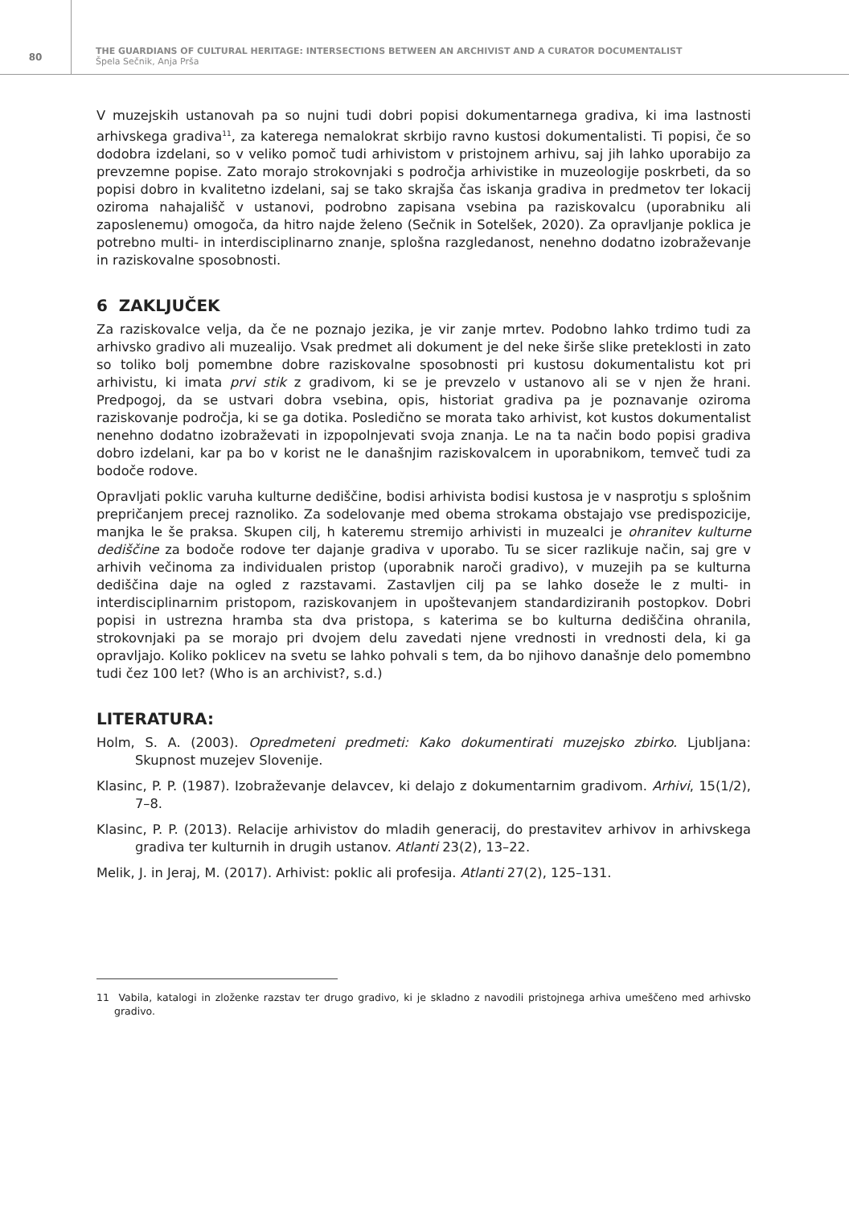80
THE GUARDIANS OF CULTURAL HERITAGE: INTERSECTIONS BETWEEN AN ARCHIVIST AND A CURATOR DOCUMENTALIST
Špela Sečnik, Anja Prša
V muzejskih ustanovah pa so nujni tudi dobri popisi dokumentarnega gradiva, ki ima lastnosti arhivskega gradiva<sup>11</sup>, za katerega nemalokrat skrbijo ravno kustosi dokumentalisti. Ti popisi, če so dodobra izdelani, so v veliko pomoč tudi arhivistom v pristojnem arhivu, saj jih lahko uporabijo za prevzemne popise. Zato morajo strokovnjaki s področja arhivistike in muzeologije poskrbeti, da so popisi dobro in kvalitetno izdelani, saj se tako skrajša čas iskanja gradiva in predmetov ter lokacij oziroma nahajališč v ustanovi, podrobno zapisana vsebina pa raziskovalcu (uporabniku ali zaposlenemu) omogoča, da hitro najde želeno (Sečnik in Sotelšek, 2020). Za opravljanje poklica je potrebno multi- in interdisciplinarno znanje, splošna razgledanost, nenehno dodatno izobraževanje in raziskovalne sposobnosti.
6 ZAKLJUČEK
Za raziskovalce velja, da če ne poznajo jezika, je vir zanje mrtev. Podobno lahko trdimo tudi za arhivsko gradivo ali muzealijo. Vsak predmet ali dokument je del neke širše slike preteklosti in zato so toliko bolj pomembne dobre raziskovalne sposobnosti pri kustosu dokumentalistu kot pri arhivistu, ki imata prvi stik z gradivom, ki se je prevzelo v ustanovo ali se v njen že hrani. Predpogoj, da se ustvari dobra vsebina, opis, historiat gradiva pa je poznavanje oziroma raziskovanje področja, ki se ga dotika. Posledično se morata tako arhivist, kot kustos dokumentalist nenehno dodatno izobraževati in izpopolnjevati svoja znanja. Le na ta način bodo popisi gradiva dobro izdelani, kar pa bo v korist ne le današnjim raziskovalcem in uporabnikom, temveč tudi za bodoče rodove.
Opravljati poklic varuha kulturne dediščine, bodisi arhivista bodisi kustosa je v nasprotju s splošnim prepričanjem precej raznoliko. Za sodelovanje med obema strokama obstajajo vse predispozicije, manjka le še praksa. Skupen cilj, h kateremu stremijo arhivisti in muzealci je ohranitev kulturne dediščine za bodoče rodove ter dajanje gradiva v uporabo. Tu se sicer razlikuje način, saj gre v arhivih večinoma za individualen pristop (uporabnik naroči gradivo), v muzejih pa se kulturna dediščina daje na ogled z razstavami. Zastavljen cilj pa se lahko doseže le z multi- in interdisciplinarnim pristopom, raziskovanjem in upoštevanjem standardiziranih postopkov. Dobri popisi in ustrezna hramba sta dva pristopa, s katerima se bo kulturna dediščina ohranila, strokovnjaki pa se morajo pri dvojem delu zavedati njene vrednosti in vrednosti dela, ki ga opravljajo. Koliko poklicev na svetu se lahko pohvali s tem, da bo njihovo današnje delo pomembno tudi čez 100 let? (Who is an archivist?, s.d.)
LITERATURA:
Holm, S. A. (2003). Opredmeteni predmeti: Kako dokumentirati muzejsko zbirko. Ljubljana: Skupnost muzejev Slovenije.
Klasinc, P. P. (1987). Izobraževanje delavcev, ki delajo z dokumentarnim gradivom. Arhivi, 15(1/2), 7–8.
Klasinc, P. P. (2013). Relacije arhivistov do mladih generacij, do prestavitev arhivov in arhivskega gradiva ter kulturnih in drugih ustanov. Atlanti 23(2), 13–22.
Melik, J. in Jeraj, M. (2017). Arhivist: poklic ali profesija. Atlanti 27(2), 125–131.
11 Vabila, katalogi in zloženke razstav ter drugo gradivo, ki je skladno z navodili pristojnega arhiva umeščeno med arhivsko gradivo.